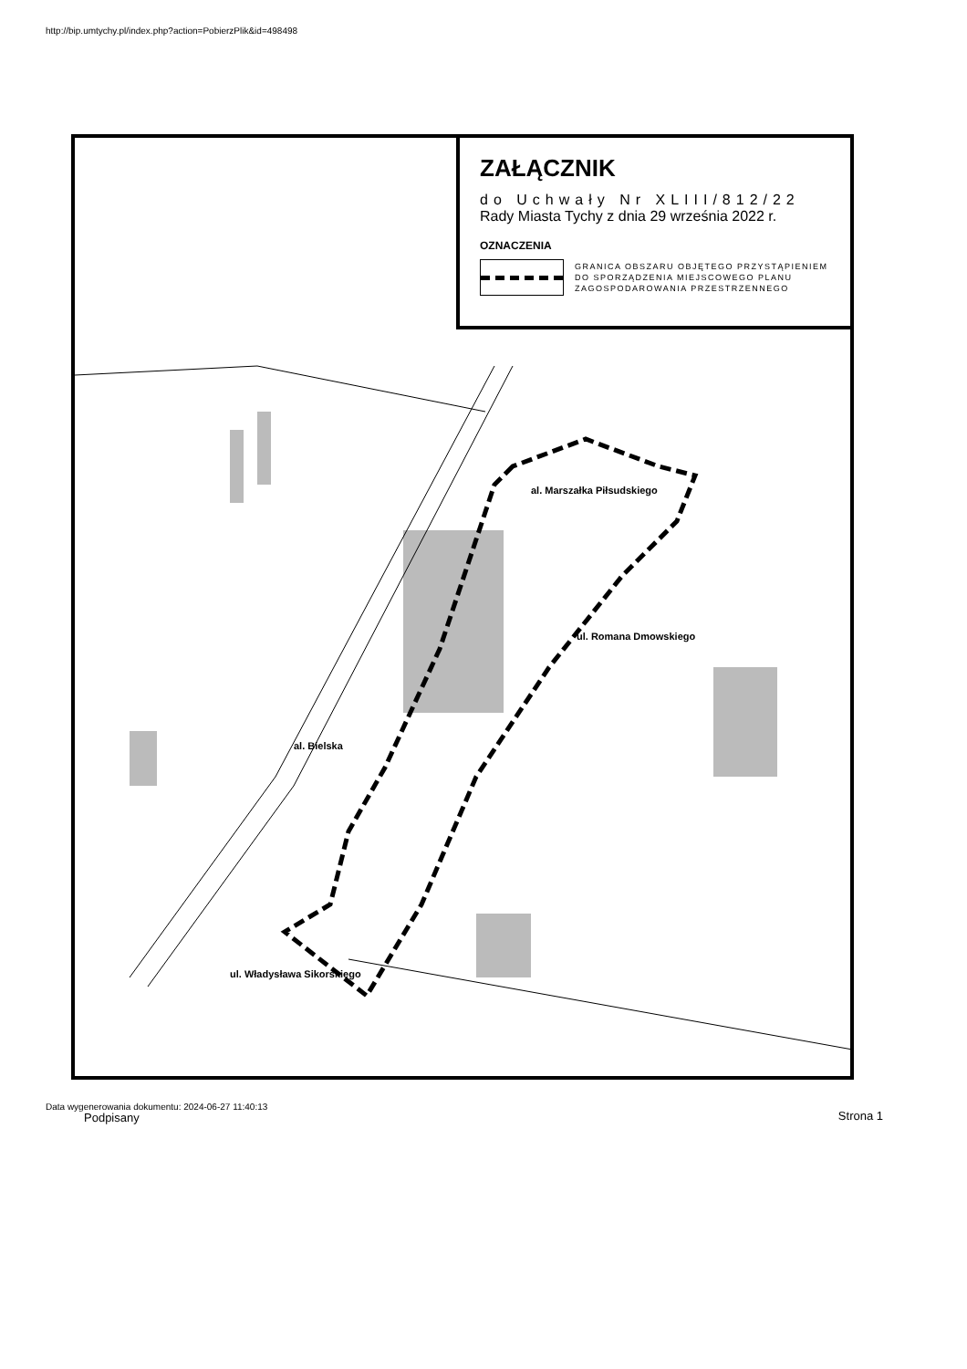http://bip.umtychy.pl/index.php?action=PobierzPlik&id=498498
ZAŁĄCZNIK
do Uchwały Nr XLIII/812/22
Rady Miasta Tychy z dnia 29 września 2022 r.
OZNACZENIA
GRANICA OBSZARU OBJĘTEGO PRZYSTĄPIENIEM
DO SPORZĄDZENIA MIEJSCOWEGO PLANU
ZAGOSPODAROWANIA PRZESTRZENNEGO
al. Marszałka Piłsudskiego
ul. Romana Dmowskiego
al. Bielska
ul. Władysława Sikorskiego
Data wygenerowania dokumentu: 2024-06-27 11:40:13
Podpisany Strona 1